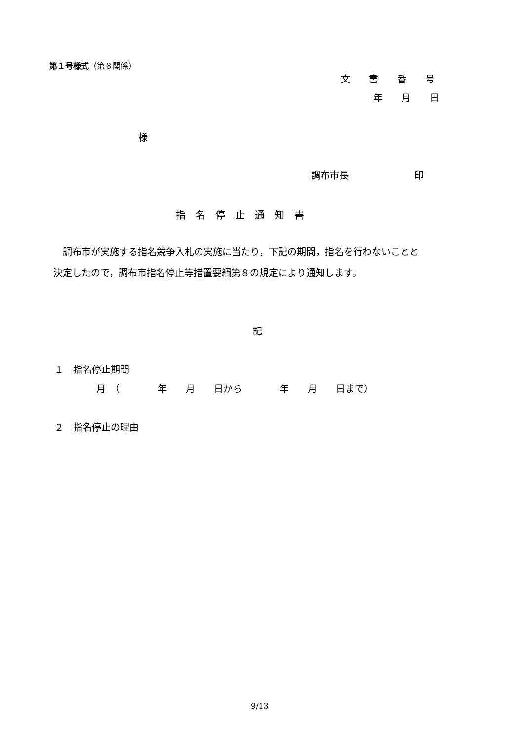第１号様式（第８関係）
文　　書　　番　　号
年　　月　　日
様
調布市長　　　　　　　印
指　名　停　止　通　知　書
　調布市が実施する指名競争入札の実施に当たり，下記の期間，指名を行わないことと
決定したので，調布市指名停止等措置要綱第８の規定により通知します。
記
１　指名停止期間
月　（　　　　年　　月　　日から　　　　年　　月　　日まで）
２　指名停止の理由
9/13